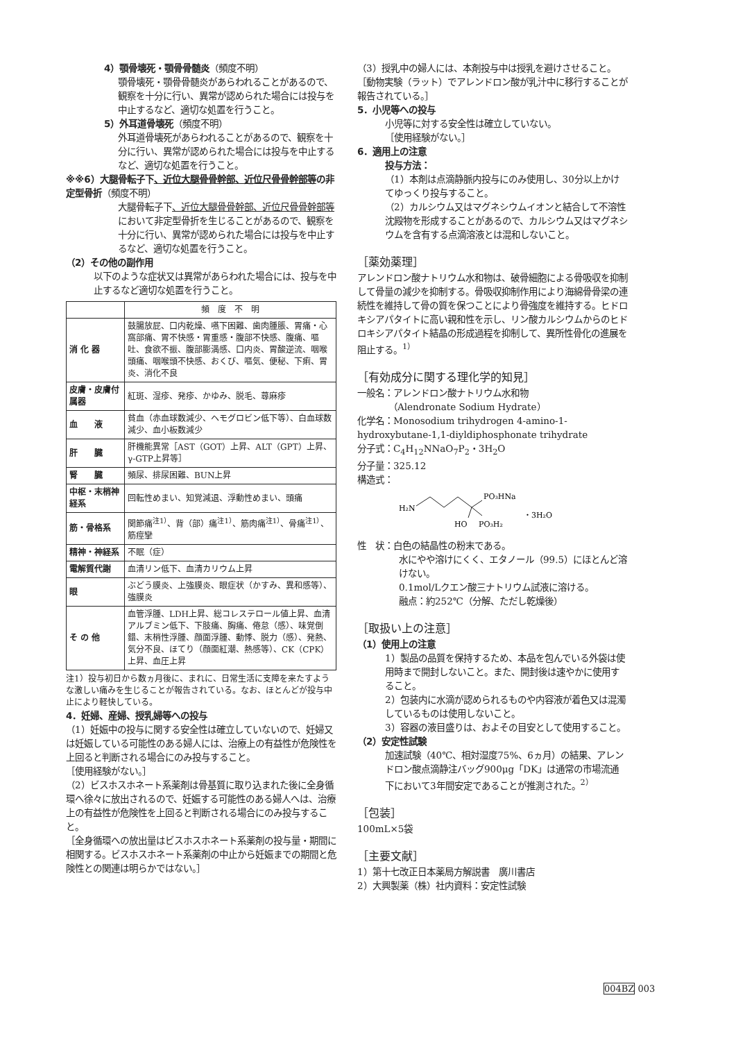4）顎骨壊死・顎骨骨髄炎（頻度不明）
顎骨壊死・顎骨骨髄炎があらわれることがあるので、観察を十分に行い、異常が認められた場合には投与を中止するなど、適切な処置を行うこと。
5）外耳道骨壊死（頻度不明）
外耳道骨壊死があらわれることがあるので、観察を十分に行い、異常が認められた場合には投与を中止するなど、適切な処置を行うこと。
※※6）大腿骨転子下、近位大腿骨骨幹部、近位尺骨骨幹部等の非定型骨折（頻度不明）
大腿骨転子下、近位大腿骨骨幹部、近位尺骨骨幹部等において非定型骨折を生じることがあるので、観察を十分に行い、異常が認められた場合には投与を中止するなど、適切な処置を行うこと。
（2）その他の副作用
以下のような症状又は異常があらわれた場合には、投与を中止するなど適切な処置を行うこと。
| | 頻 度 不 明 |
| --- | --- |
| 消 化 器 | 鼓腸放屁、口内乾燥、嚥下困難、歯肉腫脹、胃痛・心窩部痛、胃不快感・胃重感・腹部不快感、腹痛、嘔吐、食欲不振、腹部膨満感、口内炎、胃酸逆流、咽喉頭痛、咽喉頭不快感、おくび、嘔気、便秘、下痢、胃炎、消化不良 |
| 皮膚・皮膚付属器 | 紅斑、湿疹、発疹、かゆみ、脱毛、蕁麻疹 |
| 血 液 | 貧血（赤血球数減少、ヘモグロビン低下等）、白血球数減少、血小板数減少 |
| 肝 臓 | 肝機能異常［AST（GOT）上昇、ALT（GPT）上昇、γ-GTP上昇等］ |
| 腎 臓 | 頻尿、排尿困難、BUN上昇 |
| 中枢・末梢神経系 | 回転性めまい、知覚減退、浮動性めまい、頭痛 |
| 筋・骨格系 | 関節痛<sup>注1）</sup>、背（部）痛<sup>注1）</sup>、筋肉痛<sup>注1）</sup>、骨痛<sup>注1）</sup>、筋痙攣 |
| 精神・神経系 | 不眠（症） |
| 電解質代謝 | 血清リン低下、血清カリウム上昇 |
| 眼 | ぶどう膜炎、上強膜炎、眼症状（かすみ、異和感等）、強膜炎 |
| そ の 他 | 血管浮腫、LDH上昇、総コレステロール値上昇、血清アルブミン低下、下肢痛、胸痛、倦怠（感）、味覚倒錯、末梢性浮腫、顔面浮腫、動悸、脱力（感）、発熱、気分不良、ほてり（顔面紅潮、熱感等）、CK（CPK）上昇、血圧上昇 |
注1）投与初日から数ヵ月後に、まれに、日常生活に支障を来たすような激しい痛みを生じることが報告されている。なお、ほとんどが投与中止により軽快している。
4．妊婦、産婦、授乳婦等への投与
（1）妊娠中の投与に関する安全性は確立していないので、妊婦又は妊娠している可能性のある婦人には、治療上の有益性が危険性を上回ると判断される場合にのみ投与すること。
［使用経験がない。］
（2）ビスホスホネート系薬剤は骨基質に取り込まれた後に全身循環へ徐々に放出されるので、妊娠する可能性のある婦人へは、治療上の有益性が危険性を上回ると判断される場合にのみ投与すること。
［全身循環への放出量はビスホスホネート系薬剤の投与量・期間に相関する。ビスホスホネート系薬剤の中止から妊娠までの期間と危険性との関連は明らかではない。］
（3）授乳中の婦人には、本剤投与中は授乳を避けさせること。
［動物実験（ラット）でアレンドロン酸が乳汁中に移行することが報告されている。］
5．小児等への投与
小児等に対する安全性は確立していない。
［使用経験がない。］
6．適用上の注意
投与方法：
（1）本剤は点滴静脈内投与にのみ使用し、30分以上かけてゆっくり投与すること。
（2）カルシウム又はマグネシウムイオンと結合して不溶性沈殿物を形成することがあるので、カルシウム又はマグネシウムを含有する点滴溶液とは混和しないこと。
［薬効薬理］
アレンドロン酸ナトリウム水和物は、破骨細胞による骨吸収を抑制して骨量の減少を抑制する。骨吸収抑制作用により海綿骨骨梁の連続性を維持して骨の質を保つことにより骨強度を維持する。ヒドロキシアパタイトに高い親和性を示し、リン酸カルシウムからのヒドロキシアパタイト結晶の形成過程を抑制して、異所性骨化の進展を阻止する。<sup>1）</sup>
［有効成分に関する理化学的知見］
一般名：アレンドロン酸ナトリウム水和物
　　　　（Alendronate Sodium Hydrate）
化学名：Monosodium trihydrogen 4-amino-1-hydroxybutane-1,1-diyldiphosphonate trihydrate
分子式：C<sub>4</sub>H<sub>12</sub>NNaO<sub>7</sub>P<sub>2</sub>・3H<sub>2</sub>O
分子量：325.12
構造式：
H₂N
PO₃HNa
HO
PO₃H₂
・3H₂O
性　状：白色の結晶性の粉末である。
水にやや溶けにくく、エタノール（99.5）にほとんど溶けない。
0.1mol/Lクエン酸三ナトリウム試液に溶ける。
融点：約252℃（分解、ただし乾燥後）
［取扱い上の注意］
（1）使用上の注意
1）製品の品質を保持するため、本品を包んでいる外袋は使用時まで開封しないこと。また、開封後は速やかに使用すること。
2）包装内に水滴が認められるものや内容液が着色又は混濁しているものは使用しないこと。
3）容器の液目盛りは、およその目安として使用すること。
（2）安定性試験
加速試験（40℃、相対湿度75%、6ヵ月）の結果、アレンドロン酸点滴静注バッグ900μg「DK」は通常の市場流通下において3年間安定であることが推測された。<sup>2）</sup>
［包装］
100mL×5袋
［主要文献］
1）第十七改正日本薬局方解説書　廣川書店
2）大興製薬（株）社内資料：安定性試験
004BZ 003